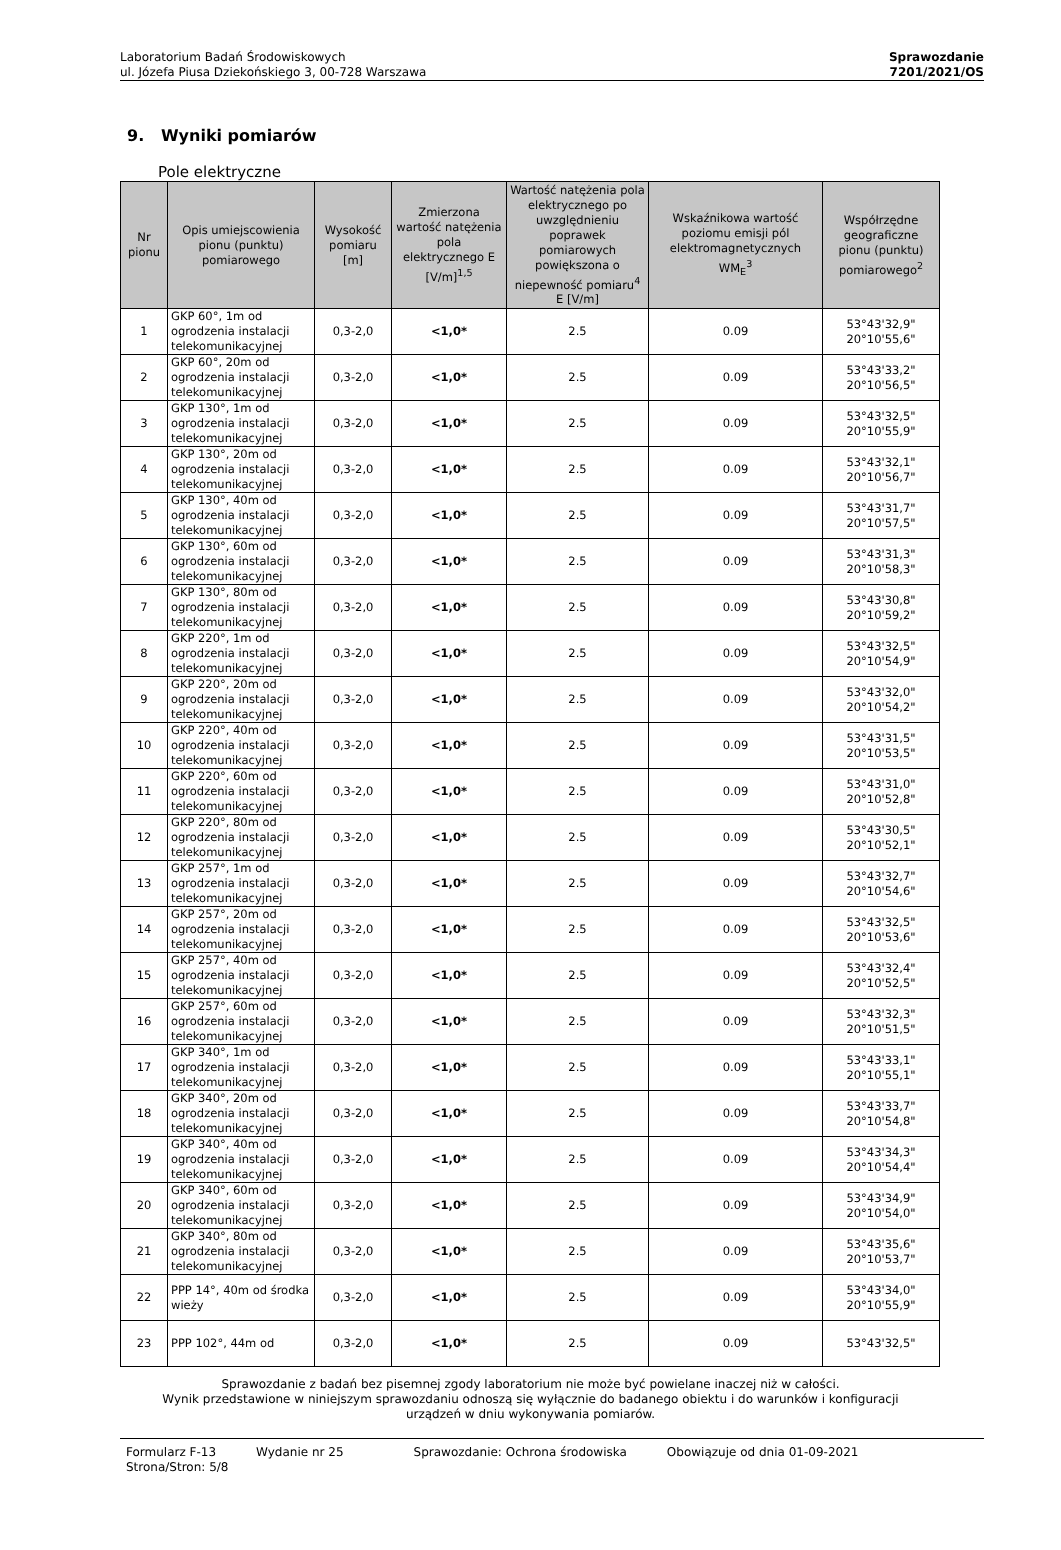Laboratorium Badań Środowiskowych
ul. Józefa Piusa Dziekońskiego 3, 00-728 Warszawa
Sprawozdanie
7201/2021/OS
9. Wyniki pomiarów
Pole elektryczne
| Nr pionu | Opis umiejscowienia pionu (punktu) pomiarowego | Wysokość pomiaru [m] | Zmierzona wartość natężenia pola elektrycznego E [V/m]<sup>1,5</sup> | Wartość natężenia pola elektrycznego po uwzględnieniu poprawek pomiarowych powiększona o niepewność pomiaru<sup>4</sup> E [V/m] | Wskaźnikowa wartość poziomu emisji pól elektromagnetycznych WM<sub>E</sub><sup>3</sup> | Współrzędne geograficzne pionu (punktu) pomiarowego<sup>2</sup> |
| --- | --- | --- | --- | --- | --- | --- |
| 1 | GKP 60°, 1m od ogrodzenia instalacji telekomunikacyjnej | 0,3-2,0 | <1,0* | 2.5 | 0.09 | 53°43'32,9" 20°10'55,6" |
| 2 | GKP 60°, 20m od ogrodzenia instalacji telekomunikacyjnej | 0,3-2,0 | <1,0* | 2.5 | 0.09 | 53°43'33,2" 20°10'56,5" |
| 3 | GKP 130°, 1m od ogrodzenia instalacji telekomunikacyjnej | 0,3-2,0 | <1,0* | 2.5 | 0.09 | 53°43'32,5" 20°10'55,9" |
| 4 | GKP 130°, 20m od ogrodzenia instalacji telekomunikacyjnej | 0,3-2,0 | <1,0* | 2.5 | 0.09 | 53°43'32,1" 20°10'56,7" |
| 5 | GKP 130°, 40m od ogrodzenia instalacji telekomunikacyjnej | 0,3-2,0 | <1,0* | 2.5 | 0.09 | 53°43'31,7" 20°10'57,5" |
| 6 | GKP 130°, 60m od ogrodzenia instalacji telekomunikacyjnej | 0,3-2,0 | <1,0* | 2.5 | 0.09 | 53°43'31,3" 20°10'58,3" |
| 7 | GKP 130°, 80m od ogrodzenia instalacji telekomunikacyjnej | 0,3-2,0 | <1,0* | 2.5 | 0.09 | 53°43'30,8" 20°10'59,2" |
| 8 | GKP 220°, 1m od ogrodzenia instalacji telekomunikacyjnej | 0,3-2,0 | <1,0* | 2.5 | 0.09 | 53°43'32,5" 20°10'54,9" |
| 9 | GKP 220°, 20m od ogrodzenia instalacji telekomunikacyjnej | 0,3-2,0 | <1,0* | 2.5 | 0.09 | 53°43'32,0" 20°10'54,2" |
| 10 | GKP 220°, 40m od ogrodzenia instalacji telekomunikacyjnej | 0,3-2,0 | <1,0* | 2.5 | 0.09 | 53°43'31,5" 20°10'53,5" |
| 11 | GKP 220°, 60m od ogrodzenia instalacji telekomunikacyjnej | 0,3-2,0 | <1,0* | 2.5 | 0.09 | 53°43'31,0" 20°10'52,8" |
| 12 | GKP 220°, 80m od ogrodzenia instalacji telekomunikacyjnej | 0,3-2,0 | <1,0* | 2.5 | 0.09 | 53°43'30,5" 20°10'52,1" |
| 13 | GKP 257°, 1m od ogrodzenia instalacji telekomunikacyjnej | 0,3-2,0 | <1,0* | 2.5 | 0.09 | 53°43'32,7" 20°10'54,6" |
| 14 | GKP 257°, 20m od ogrodzenia instalacji telekomunikacyjnej | 0,3-2,0 | <1,0* | 2.5 | 0.09 | 53°43'32,5" 20°10'53,6" |
| 15 | GKP 257°, 40m od ogrodzenia instalacji telekomunikacyjnej | 0,3-2,0 | <1,0* | 2.5 | 0.09 | 53°43'32,4" 20°10'52,5" |
| 16 | GKP 257°, 60m od ogrodzenia instalacji telekomunikacyjnej | 0,3-2,0 | <1,0* | 2.5 | 0.09 | 53°43'32,3" 20°10'51,5" |
| 17 | GKP 340°, 1m od ogrodzenia instalacji telekomunikacyjnej | 0,3-2,0 | <1,0* | 2.5 | 0.09 | 53°43'33,1" 20°10'55,1" |
| 18 | GKP 340°, 20m od ogrodzenia instalacji telekomunikacyjnej | 0,3-2,0 | <1,0* | 2.5 | 0.09 | 53°43'33,7" 20°10'54,8" |
| 19 | GKP 340°, 40m od ogrodzenia instalacji telekomunikacyjnej | 0,3-2,0 | <1,0* | 2.5 | 0.09 | 53°43'34,3" 20°10'54,4" |
| 20 | GKP 340°, 60m od ogrodzenia instalacji telekomunikacyjnej | 0,3-2,0 | <1,0* | 2.5 | 0.09 | 53°43'34,9" 20°10'54,0" |
| 21 | GKP 340°, 80m od ogrodzenia instalacji telekomunikacyjnej | 0,3-2,0 | <1,0* | 2.5 | 0.09 | 53°43'35,6" 20°10'53,7" |
| 22 | PPP 14°, 40m od środka wieży | 0,3-2,0 | <1,0* | 2.5 | 0.09 | 53°43'34,0" 20°10'55,9" |
| 23 | PPP 102°, 44m od | 0,3-2,0 | <1,0* | 2.5 | 0.09 | 53°43'32,5" |
Sprawozdanie z badań bez pisemnej zgody laboratorium nie może być powielane inaczej niż w całości.
Wynik przedstawione w niniejszym sprawozdaniu odnoszą się wyłącznie do badanego obiektu i do warunków i konfiguracji
urządzeń w dniu wykonywania pomiarów.
Formularz F-13 Wydanie nr 25 Sprawozdanie: Ochrona środowiska Obowiązuje od dnia 01-09-2021
Strona/Stron: 5/8